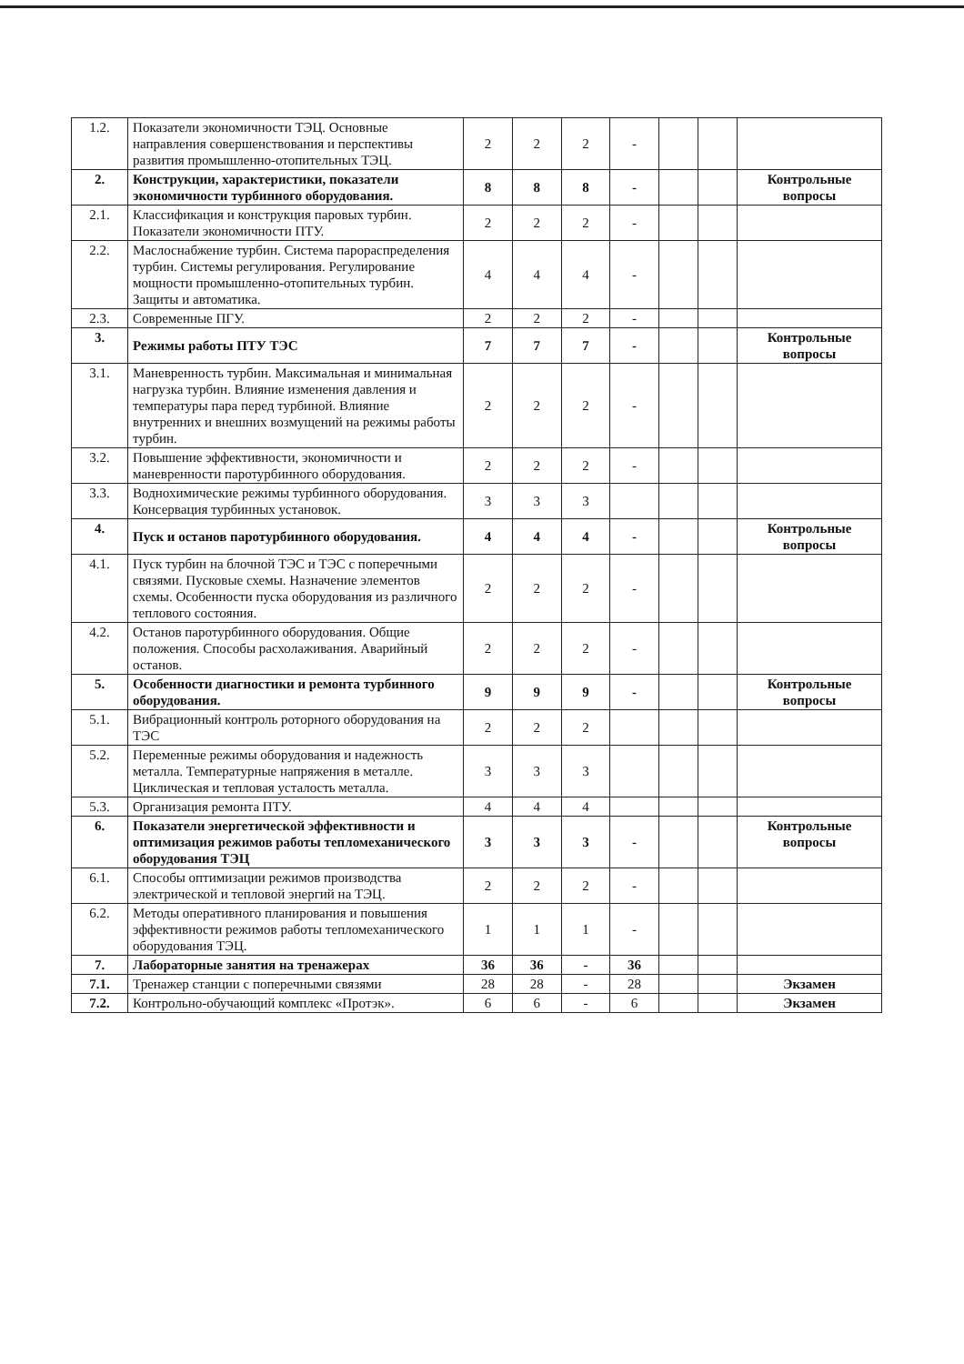| 1.2. | Показатели экономичности ТЭЦ. Основные направления совершенствования и перспективы развития промышленно-отопительных ТЭЦ. | 2 | 2 | 2 | - | | | |
| 2. | Конструкции, характеристики, показатели экономичности турбинного оборудования. | 8 | 8 | 8 | - | | | Контрольные вопросы |
| 2.1. | Классификация и конструкция паровых турбин. Показатели экономичности ПТУ. | 2 | 2 | 2 | - | | | |
| 2.2. | Маслоснабжение турбин. Система парораспределения турбин. Системы регулирования. Регулирование мощности промышленно-отопительных турбин. Защиты и автоматика. | 4 | 4 | 4 | - | | | |
| 2.3. | Современные ПГУ. | 2 | 2 | 2 | - | | | |
| 3. | Режимы работы ПТУ ТЭС | 7 | 7 | 7 | - | | | Контрольные вопросы |
| 3.1. | Маневренность турбин. Максимальная и минимальная нагрузка турбин. Влияние изменения давления и температуры пара перед турбиной. Влияние внутренних и внешних возмущений на режимы работы турбин. | 2 | 2 | 2 | - | | | |
| 3.2. | Повышение эффективности, экономичности и маневренности паротурбинного оборудования. | 2 | 2 | 2 | - | | | |
| 3.3. | Воднохимические режимы турбинного оборудования. Консервация турбинных установок. | 3 | 3 | 3 | | | | |
| 4. | Пуск и останов паротурбинного оборудования. | 4 | 4 | 4 | - | | | Контрольные вопросы |
| 4.1. | Пуск турбин на блочной ТЭС и ТЭС с поперечными связями. Пусковые схемы. Назначение элементов схемы. Особенности пуска оборудования из различного теплового состояния. | 2 | 2 | 2 | - | | | |
| 4.2. | Останов паротурбинного оборудования. Общие положения. Способы расхолаживания. Аварийный останов. | 2 | 2 | 2 | - | | | |
| 5. | Особенности диагностики и ремонта турбинного оборудования. | 9 | 9 | 9 | - | | | Контрольные вопросы |
| 5.1. | Вибрационный контроль роторного оборудования на ТЭС | 2 | 2 | 2 | | | | |
| 5.2. | Переменные режимы оборудования и надежность металла. Температурные напряжения в металле. Циклическая и тепловая усталость металла. | 3 | 3 | 3 | | | | |
| 5.3. | Организация ремонта ПТУ. | 4 | 4 | 4 | | | | |
| 6. | Показатели энергетической эффективности и оптимизация режимов работы тепломеханического оборудования ТЭЦ | 3 | 3 | 3 | - | | | Контрольные вопросы |
| 6.1. | Способы оптимизации режимов производства электрической и тепловой энергий на ТЭЦ. | 2 | 2 | 2 | - | | | |
| 6.2. | Методы оперативного планирования и повышения эффективности режимов работы тепломеханического оборудования ТЭЦ. | 1 | 1 | 1 | - | | | |
| 7. | Лабораторные занятия на тренажерах | 36 | 36 | - | 36 | | | |
| 7.1. | Тренажер станции с поперечными связями | 28 | 28 | - | 28 | | | Экзамен |
| 7.2. | Контрольно-обучающий комплекс «Протэк». | 6 | 6 | - | 6 | | | Экзамен |